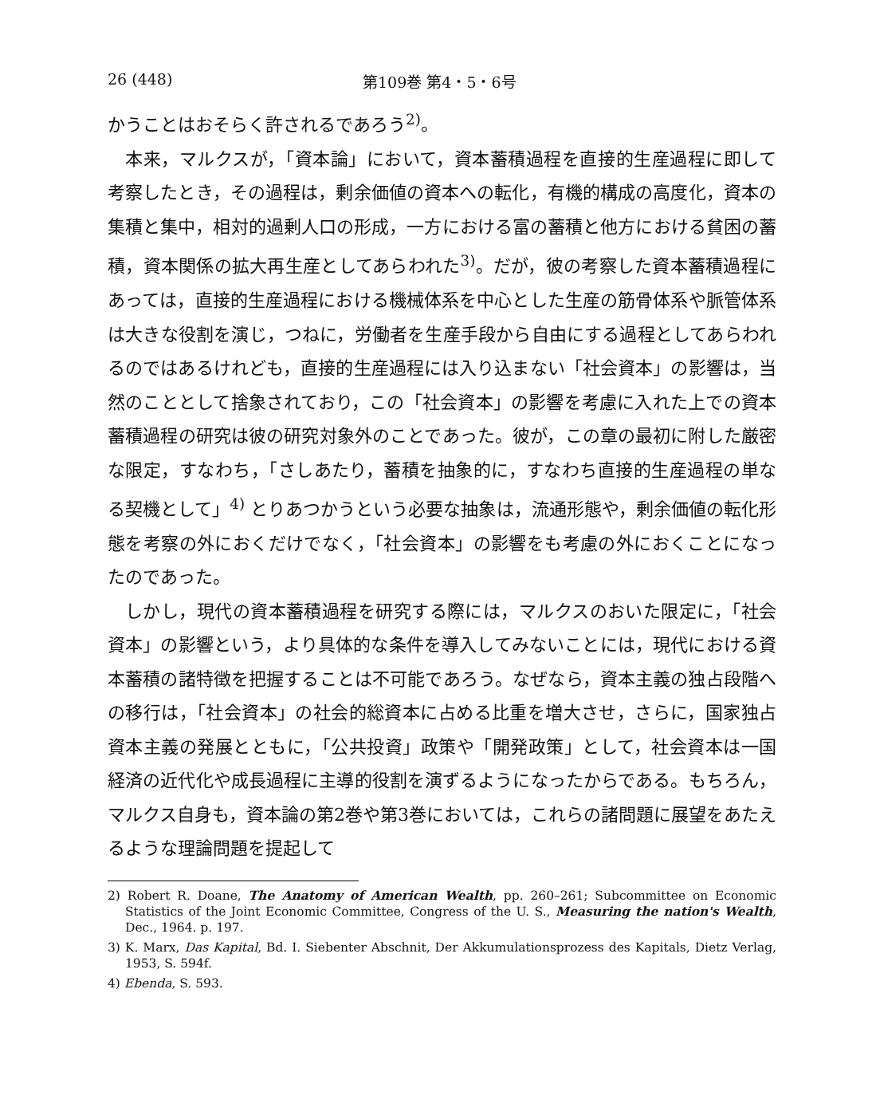26 (448) 第109巻 第4・5・6号
かうことはおそらく許されるであろう<sup>2)</sup>。
本来，マルクスが，「資本論」において，資本蓄積過程を直接的生産過程に即して考察したとき，その過程は，剰余価値の資本への転化，有機的構成の高度化，資本の集積と集中，相対的過剰人口の形成，一方における富の蓄積と他方における貧困の蓄積，資本関係の拡大再生産としてあらわれた<sup>3)</sup>。だが，彼の考察した資本蓄積過程にあっては，直接的生産過程における機械体系を中心とした生産の筋骨体系や脈管体系は大きな役割を演じ，つねに，労働者を生産手段から自由にする過程としてあらわれるのではあるけれども，直接的生産過程には入り込まない「社会資本」の影響は，当然のこととして捨象されており，この「社会資本」の影響を考慮に入れた上での資本蓄積過程の研究は彼の研究対象外のことであった。彼が，この章の最初に附した厳密な限定，すなわち，「さしあたり，蓄積を抽象的に，すなわち直接的生産過程の単なる契機として」<sup>4)</sup> とりあつかうという必要な抽象は，流通形態や，剰余価値の転化形態を考察の外におくだけでなく，「社会資本」の影響をも考慮の外におくことになったのであった。
しかし，現代の資本蓄積過程を研究する際には，マルクスのおいた限定に，「社会資本」の影響という，より具体的な条件を導入してみないことには，現代における資本蓄積の諸特徴を把握することは不可能であろう。なぜなら，資本主義の独占段階への移行は，「社会資本」の社会的総資本に占める比重を増大させ，さらに，国家独占資本主義の発展とともに，「公共投資」政策や「開発政策」として，社会資本は一国経済の近代化や成長過程に主導的役割を演ずるようになったからである。もちろん，マルクス自身も，資本論の第2巻や第3巻においては，これらの諸問題に展望をあたえるような理論問題を提起して
2) Robert R. Doane, The Anatomy of American Wealth, pp. 260–261; Subcommittee on Economic Statistics of the Joint Economic Committee, Congress of the U. S., Measuring the nation's Wealth, Dec., 1964. p. 197.
3) K. Marx, Das Kapital, Bd. I. Siebenter Abschnit, Der Akkumulationsprozess des Kapitals, Dietz Verlag, 1953, S. 594f.
4) Ebenda, S. 593.